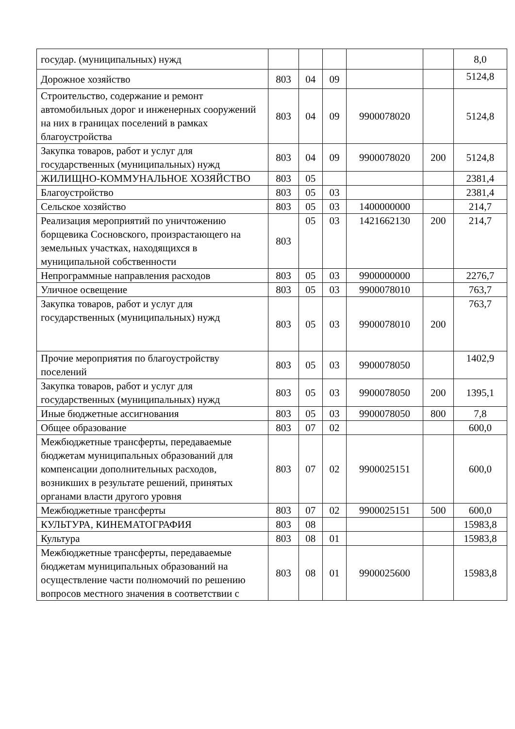| государ. (муниципальных) нужд | | | | | | 8,0 |
| Дорожное хозяйство | 803 | 04 | 09 | | | 5124,8 |
| Строительство, содержание и ремонт автомобильных дорог и инженерных сооружений на них в границах поселений в рамках благоустройства | 803 | 04 | 09 | 9900078020 | | 5124,8 |
| Закупка товаров, работ и услуг для государственных (муниципальных) нужд | 803 | 04 | 09 | 9900078020 | 200 | 5124,8 |
| ЖИЛИЩНО-КОММУНАЛЬНОЕ ХОЗЯЙСТВО | 803 | 05 | | | | 2381,4 |
| Благоустройство | 803 | 05 | 03 | | | 2381,4 |
| Сельское хозяйство | 803 | 05 | 03 | 1400000000 | | 214,7 |
| Реализация мероприятий по уничтожению борщевика Сосновского, произрастающего на земельных участках, находящихся в муниципальной собственности | 803 | 05 | 03 | 1421662130 | 200 | 214,7 |
| Непрограммные направления расходов | 803 | 05 | 03 | 9900000000 | | 2276,7 |
| Уличное освещение | 803 | 05 | 03 | 9900078010 | | 763,7 |
| Закупка товаров, работ и услуг для государственных (муниципальных) нужд | 803 | 05 | 03 | 9900078010 | 200 | 763,7 |
| Прочие мероприятия по благоустройству поселений | 803 | 05 | 03 | 9900078050 | | 1402,9 |
| Закупка товаров, работ и услуг для государственных (муниципальных) нужд | 803 | 05 | 03 | 9900078050 | 200 | 1395,1 |
| Иные бюджетные ассигнования | 803 | 05 | 03 | 9900078050 | 800 | 7,8 |
| Общее образование | 803 | 07 | 02 | | | 600,0 |
| Межбюджетные трансферты, передаваемые бюджетам муниципальных образований для компенсации дополнительных расходов, возникших в результате решений, принятых органами власти другого уровня | 803 | 07 | 02 | 9900025151 | | 600,0 |
| Межбюджетные трансферты | 803 | 07 | 02 | 9900025151 | 500 | 600,0 |
| КУЛЬТУРА, КИНЕМАТОГРАФИЯ | 803 | 08 | | | | 15983,8 |
| Культура | 803 | 08 | 01 | | | 15983,8 |
| Межбюджетные трансферты, передаваемые бюджетам муниципальных образований на осуществление части полномочий по решению вопросов местного значения в соответствии с | 803 | 08 | 01 | 9900025600 | | 15983,8 |